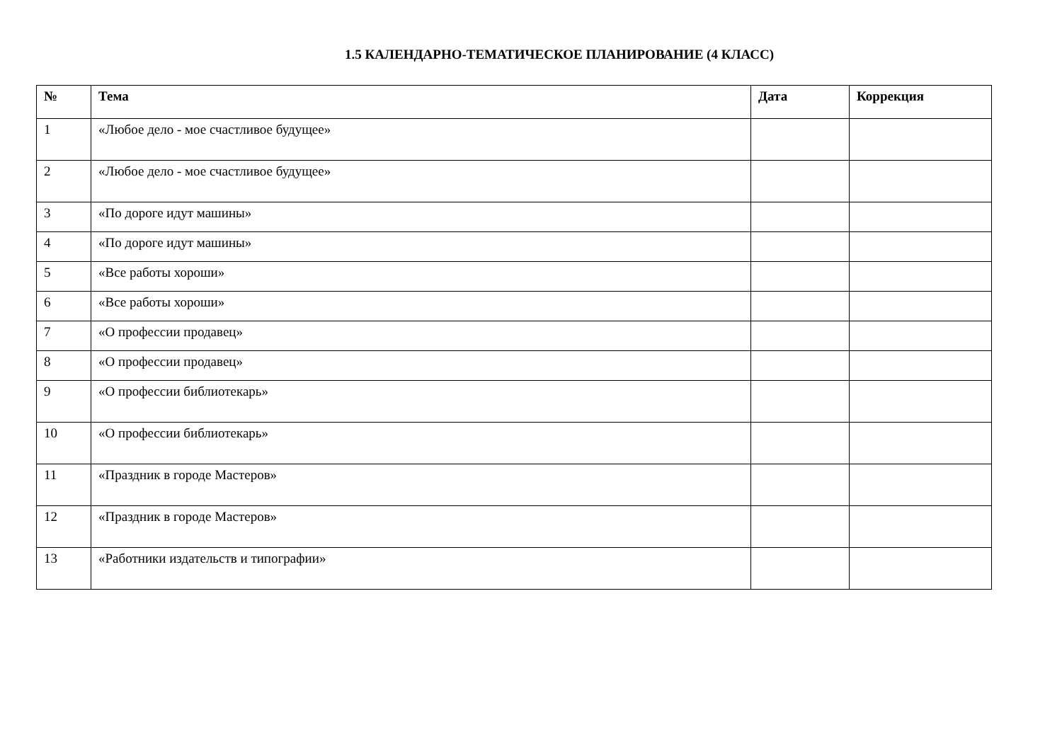1.5 КАЛЕНДАРНО-ТЕМАТИЧЕСКОЕ ПЛАНИРОВАНИЕ (4 КЛАСС)
| № | Тема | Дата | Коррекция |
| --- | --- | --- | --- |
| 1 | «Любое дело - мое счастливое будущее» | | |
| 2 | «Любое дело - мое счастливое будущее» | | |
| 3 | «По дороге идут машины» | | |
| 4 | «По дороге идут машины» | | |
| 5 | «Все работы хороши» | | |
| 6 | «Все работы хороши» | | |
| 7 | «О профессии продавец» | | |
| 8 | «О профессии продавец» | | |
| 9 | «О профессии библиотекарь» | | |
| 10 | «О профессии библиотекарь» | | |
| 11 | «Праздник в городе Мастеров» | | |
| 12 | «Праздник в городе Мастеров» | | |
| 13 | «Работники издательств и типографии» | | |